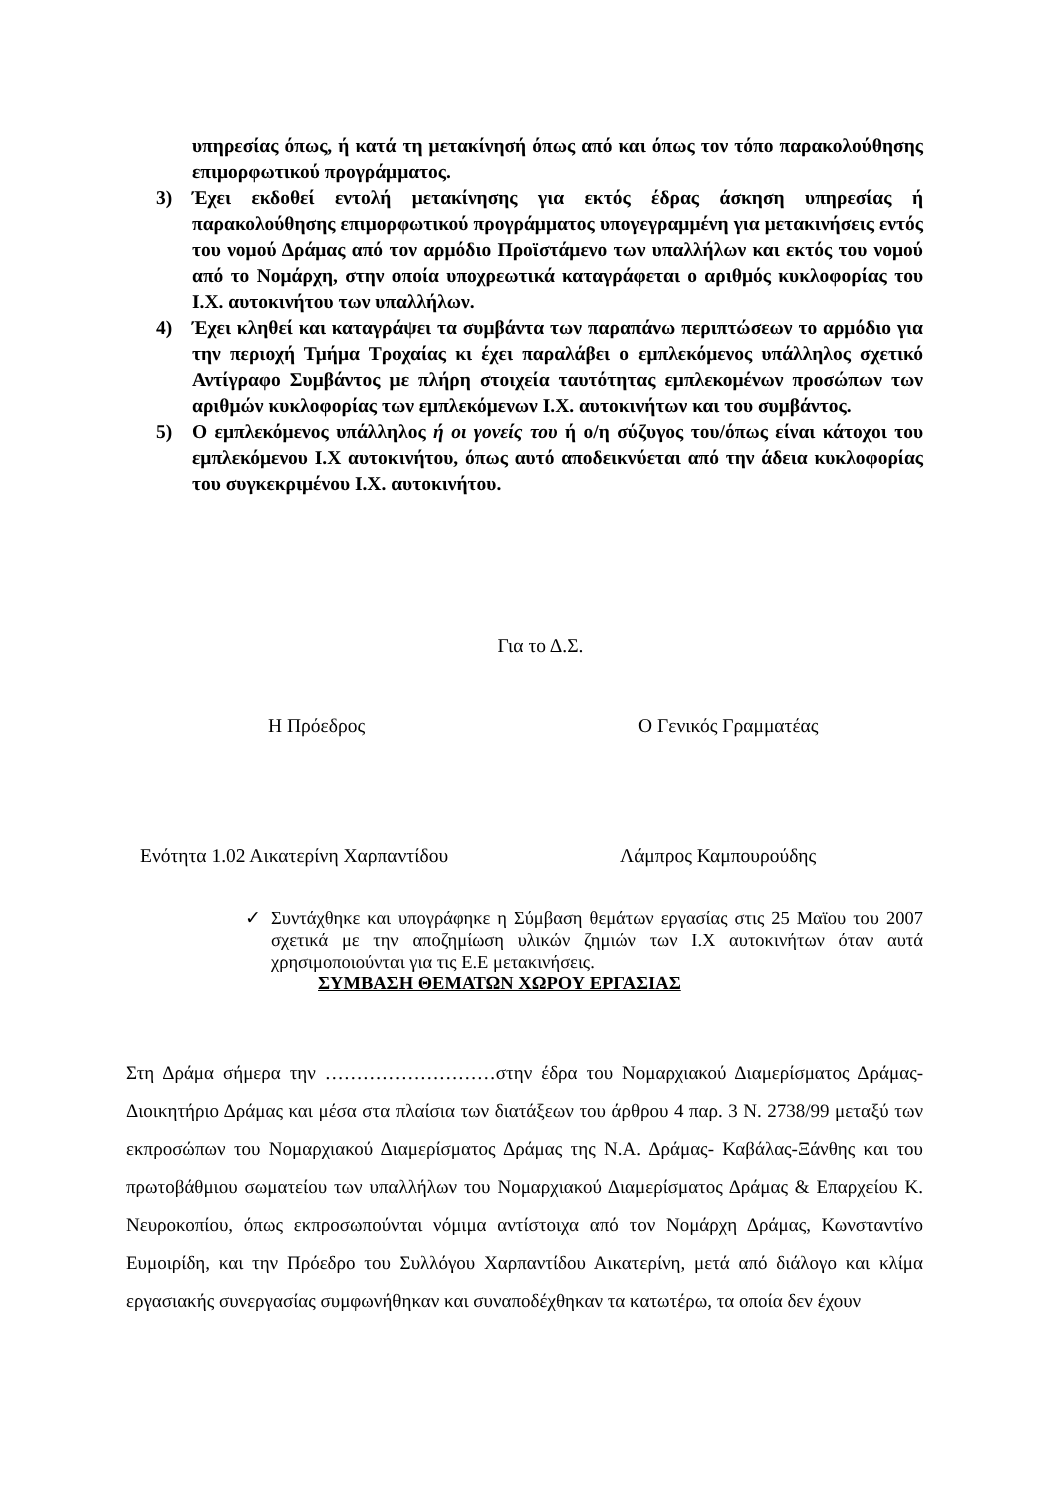υπηρεσίας όπως, ή κατά τη μετακίνησή όπως από και όπως τον τόπο παρακολούθησης επιμορφωτικού προγράμματος.
3) Έχει εκδοθεί εντολή μετακίνησης για εκτός έδρας άσκηση υπηρεσίας ή παρακολούθησης επιμορφωτικού προγράμματος υπογεγραμμένη για μετακινήσεις εντός του νομού Δράμας από τον αρμόδιο Προϊστάμενο των υπαλλήλων και εκτός του νομού από το Νομάρχη, στην οποία υποχρεωτικά καταγράφεται ο αριθμός κυκλοφορίας του Ι.Χ. αυτοκινήτου των υπαλλήλων.
4) Έχει κληθεί και καταγράψει τα συμβάντα των παραπάνω περιπτώσεων το αρμόδιο για την περιοχή Τμήμα Τροχαίας κι έχει παραλάβει ο εμπλεκόμενος υπάλληλος σχετικό Αντίγραφο Συμβάντος με πλήρη στοιχεία ταυτότητας εμπλεκομένων προσώπων των αριθμών κυκλοφορίας των εμπλεκόμενων Ι.Χ. αυτοκινήτων και του συμβάντος.
5) Ο εμπλεκόμενος υπάλληλος ή οι γονείς του ή ο/η σύζυγος του/όπως είναι κάτοχοι του εμπλεκόμενου Ι.Χ αυτοκινήτου, όπως αυτό αποδεικνύεται από την άδεια κυκλοφορίας του συγκεκριμένου Ι.Χ. αυτοκινήτου.
Για το Δ.Σ.
Η Πρόεδρος Ο Γενικός Γραμματέας
Ενότητα 1.02 Αικατερίνη Χαρπαντίδου Λάμπρος Καμπουρούδης
✓ Συντάχθηκε και υπογράφηκε η Σύμβαση θεμάτων εργασίας στις 25 Μαϊου του 2007 σχετικά με την αποζημίωση υλικών ζημιών των Ι.Χ αυτοκινήτων όταν αυτά χρησιμοποιούνται για τις Ε.Ε μετακινήσεις.
ΣΥΜΒΑΣΗ ΘΕΜΑΤΩΝ ΧΩΡΟΥ ΕΡΓΑΣΙΑΣ
Στη Δράμα σήμερα την ………………………στην έδρα του Νομαρχιακού Διαμερίσματος Δράμας- Διοικητήριο Δράμας και μέσα στα πλαίσια των διατάξεων του άρθρου 4 παρ. 3 Ν. 2738/99 μεταξύ των εκπροσώπων του Νομαρχιακού Διαμερίσματος Δράμας της Ν.Α. Δράμας- Καβάλας-Ξάνθης και του πρωτοβάθμιου σωματείου των υπαλλήλων του Νομαρχιακού Διαμερίσματος Δράμας & Επαρχείου Κ. Νευροκοπίου, όπως εκπροσωπούνται νόμιμα αντίστοιχα από τον Νομάρχη Δράμας, Κωνσταντίνο Ευμοιρίδη, και την Πρόεδρο του Συλλόγου Χαρπαντίδου Αικατερίνη, μετά από διάλογο και κλίμα εργασιακής συνεργασίας συμφωνήθηκαν και συναποδέχθηκαν τα κατωτέρω, τα οποία δεν έχουν